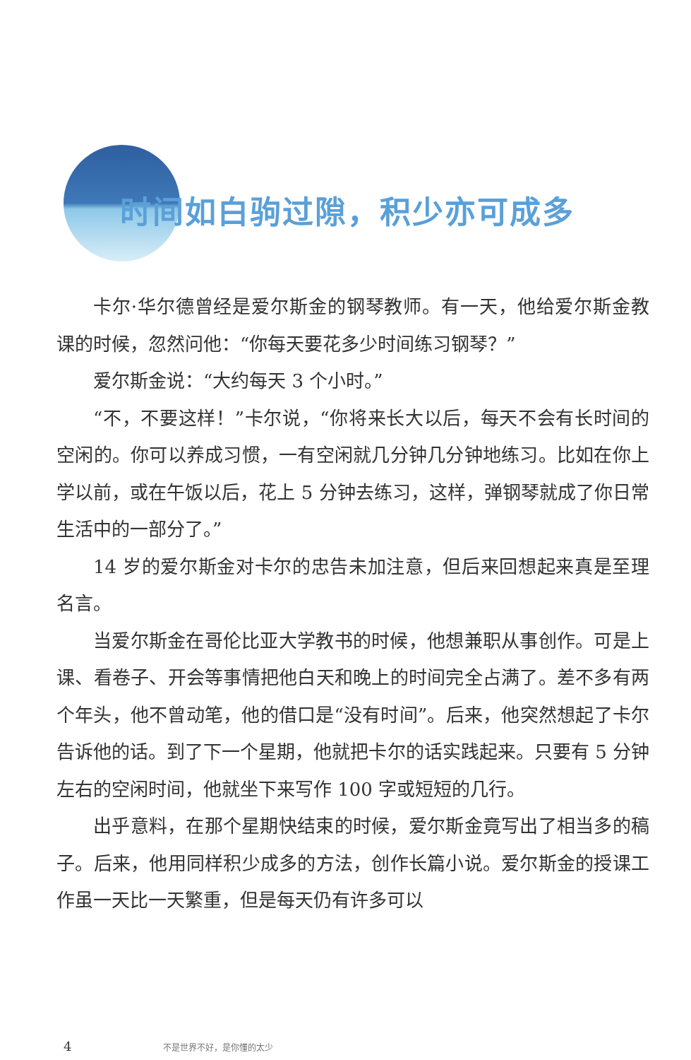时间如白驹过隙，积少亦可成多
卡尔·华尔德曾经是爱尔斯金的钢琴教师。有一天，他给爱尔斯金教课的时候，忽然问他：“你每天要花多少时间练习钢琴？”
爱尔斯金说：“大约每天 3 个小时。”
“不，不要这样！”卡尔说，“你将来长大以后，每天不会有长时间的空闲的。你可以养成习惯，一有空闲就几分钟几分钟地练习。比如在你上学以前，或在午饭以后，花上 5 分钟去练习，这样，弹钢琴就成了你日常生活中的一部分了。”
14 岁的爱尔斯金对卡尔的忠告未加注意，但后来回想起来真是至理名言。
当爱尔斯金在哥伦比亚大学教书的时候，他想兼职从事创作。可是上课、看卷子、开会等事情把他白天和晚上的时间完全占满了。差不多有两个年头，他不曾动笔，他的借口是“没有时间”。后来，他突然想起了卡尔告诉他的话。到了下一个星期，他就把卡尔的话实践起来。只要有 5 分钟左右的空闲时间，他就坐下来写作 100 字或短短的几行。
出乎意料，在那个星期快结束的时候，爱尔斯金竟写出了相当多的稿子。后来，他用同样积少成多的方法，创作长篇小说。爱尔斯金的授课工作虽一天比一天繁重，但是每天仍有许多可以
4 不是世界不好，是你懂的太少